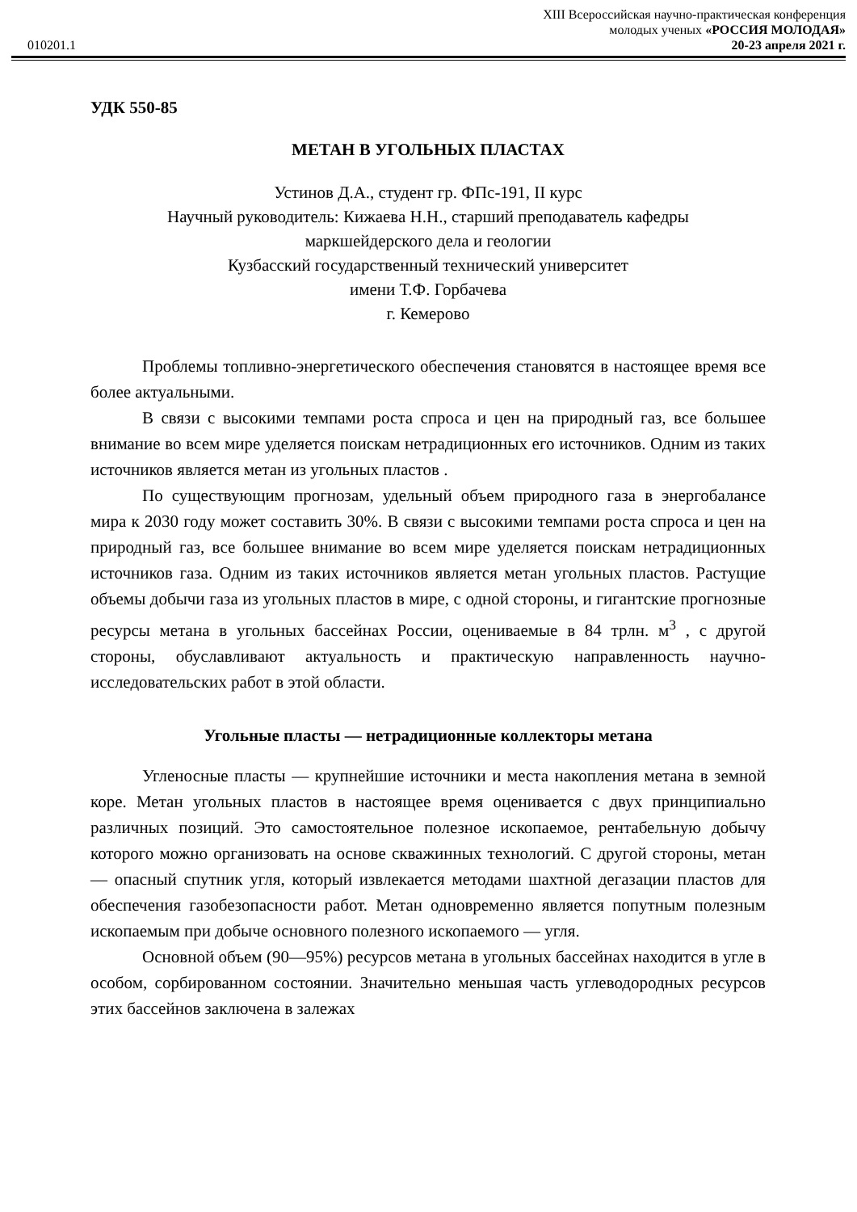XIII Всероссийская научно-практическая конференция
молодых ученых «РОССИЯ МОЛОДАЯ»
010201.1 20-23 апреля 2021 г.
УДК 550-85
МЕТАН В УГОЛЬНЫХ ПЛАСТАХ
Устинов Д.А., студент гр. ФПс-191, II курс
Научный руководитель: Кижаева Н.Н., старший преподаватель кафедры
маркшейдерского дела и геологии
Кузбасский государственный технический университет
имени Т.Ф. Горбачева
г. Кемерово
Проблемы топливно-энергетического обеспечения становятся в настоящее время все более актуальными.
В связи с высокими темпами роста спроса и цен на природный газ, все большее внимание во всем мире уделяется поискам нетрадиционных его источников. Одним из таких источников является метан из угольных пластов .
По существующим прогнозам, удельный объем природного газа в энергобалансе мира к 2030 году может составить 30%. В связи с высокими темпами роста спроса и цен на природный газ, все большее внимание во всем мире уделяется поискам нетрадиционных источников газа. Одним из таких источников является метан угольных пластов. Растущие объемы добычи газа из угольных пластов в мире, с одной стороны, и гигантские прогнозные ресурсы метана в угольных бассейнах России, оцениваемые в 84 трлн. м<sup>3</sup> , с другой стороны, обуславливают актуальность и практическую направленность научно-исследовательских работ в этой области.
Угольные пласты — нетрадиционные коллекторы метана
Угленосные пласты — крупнейшие источники и места накопления метана в земной коре. Метан угольных пластов в настоящее время оценивается с двух принципиально различных позиций. Это самостоятельное полезное ископаемое, рентабельную добычу которого можно организовать на основе скважинных технологий. С другой стороны, метан — опасный спутник угля, который извлекается методами шахтной дегазации пластов для обеспечения газобезопасности работ. Метан одновременно является попутным полезным ископаемым при добыче основного полезного ископаемого — угля.
Основной объем (90—95%) ресурсов метана в угольных бассейнах находится в угле в особом, сорбированном состоянии. Значительно меньшая часть углеводородных ресурсов этих бассейнов заключена в залежах